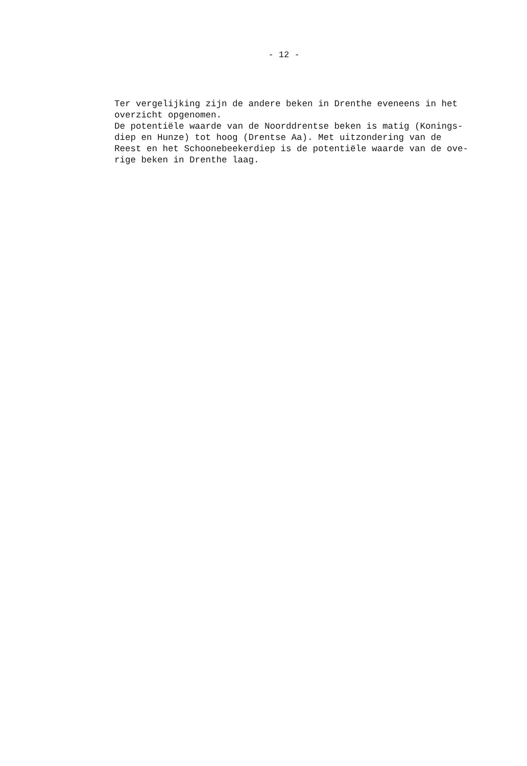- 12 -
Ter vergelijking zijn de andere beken in Drenthe eveneens in het overzicht opgenomen. De potentiële waarde van de Noorddrentse beken is matig (Konings- diep en Hunze) tot hoog (Drentse Aa). Met uitzondering van de Reest en het Schoonebeekerdiep is de potentiële waarde van de ove- rige beken in Drenthe laag.